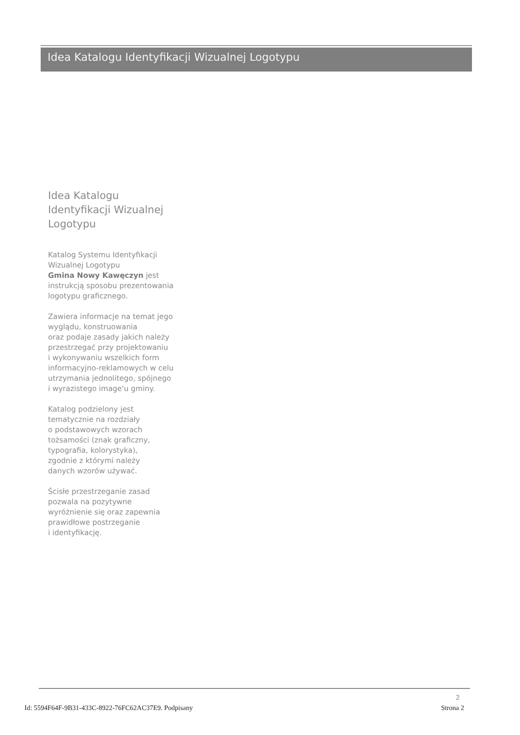Idea Katalogu Identyfikacji Wizualnej Logotypu
Idea Katalogu
Identyfikacji Wizualnej
Logotypu
Katalog Systemu Identyfikacji
Wizualnej Logotypu
Gmina Nowy Kawęczyn jest
instrukcją sposobu prezentowania
logotypu graficznego.
Zawiera informacje na temat jego
wyglądu, konstruowania
oraz podaje zasady jakich należy
przestrzegać przy projektowaniu
i wykonywaniu wszelkich form
informacyjno-reklamowych w celu
utrzymania jednolitego, spójnego
i wyrazistego image'u gminy.
Katalog podzielony jest
tematycznie na rozdziały
o podstawowych wzorach
tożsamości (znak graficzny,
typografia, kolorystyka),
zgodnie z którymi należy
danych wzorów używać.
Ścisłe przestrzeganie zasad
pozwala na pozytywne
wyróżnienie się oraz zapewnia
prawidłowe postrzeganie
i identyfikację.
2
Id: 5594F64F-9B31-433C-8922-76FC62AC37E9. Podpisany Strona 2